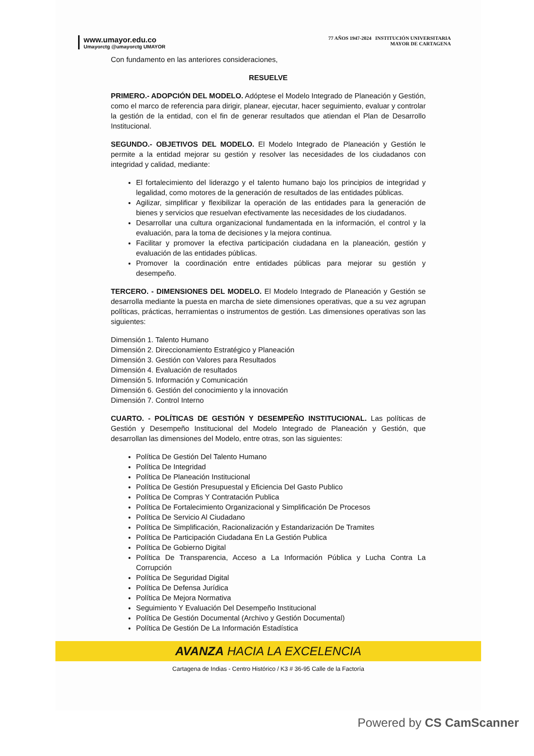www.umayor.edu.co
Umayorctg @umayorctg UMAYOR
77 AÑOS 1947-2024 INSTITUCIÓN UNIVERSITARIA
MAYOR DE CARTAGENA
Con fundamento en las anteriores consideraciones,
RESUELVE
PRIMERO.- ADOPCIÓN DEL MODELO. Adóptese el Modelo Integrado de Planeación y Gestión, como el marco de referencia para dirigir, planear, ejecutar, hacer seguimiento, evaluar y controlar la gestión de la entidad, con el fin de generar resultados que atiendan el Plan de Desarrollo Institucional.
SEGUNDO.- OBJETIVOS DEL MODELO. El Modelo Integrado de Planeación y Gestión le permite a la entidad mejorar su gestión y resolver las necesidades de los ciudadanos con integridad y calidad, mediante:
El fortalecimiento del liderazgo y el talento humano bajo los principios de integridad y legalidad, como motores de la generación de resultados de las entidades públicas.
Agilizar, simplificar y flexibilizar la operación de las entidades para la generación de bienes y servicios que resuelvan efectivamente las necesidades de los ciudadanos.
Desarrollar una cultura organizacional fundamentada en la información, el control y la evaluación, para la toma de decisiones y la mejora continua.
Facilitar y promover la efectiva participación ciudadana en la planeación, gestión y evaluación de las entidades públicas.
Promover la coordinación entre entidades públicas para mejorar su gestión y desempeño.
TERCERO. - DIMENSIONES DEL MODELO. El Modelo Integrado de Planeación y Gestión se desarrolla mediante la puesta en marcha de siete dimensiones operativas, que a su vez agrupan políticas, prácticas, herramientas o instrumentos de gestión. Las dimensiones operativas son las siguientes:
Dimensión 1. Talento Humano
Dimensión 2. Direccionamiento Estratégico y Planeación
Dimensión 3. Gestión con Valores para Resultados
Dimensión 4. Evaluación de resultados
Dimensión 5. Información y Comunicación
Dimensión 6. Gestión del conocimiento y la innovación
Dimensión 7. Control Interno
CUARTO. - POLÍTICAS DE GESTIÓN Y DESEMPEÑO INSTITUCIONAL. Las políticas de Gestión y Desempeño Institucional del Modelo Integrado de Planeación y Gestión, que desarrollan las dimensiones del Modelo, entre otras, son las siguientes:
Política De Gestión Del Talento Humano
Política De Integridad
Política De Planeación Institucional
Política De Gestión Presupuestal y Eficiencia Del Gasto Publico
Política De Compras Y Contratación Publica
Política De Fortalecimiento Organizacional y Simplificación De Procesos
Política De Servicio Al Ciudadano
Política De Simplificación, Racionalización y Estandarización De Tramites
Política De Participación Ciudadana En La Gestión Publica
Política De Gobierno Digital
Política De Transparencia, Acceso a La Información Pública y Lucha Contra La Corrupción
Política De Seguridad Digital
Política De Defensa Jurídica
Política De Mejora Normativa
Seguimiento Y Evaluación Del Desempeño Institucional
Política De Gestión Documental (Archivo y Gestión Documental)
Política De Gestión De La Información Estadística
AVANZA HACIA LA EXCELENCIA
Cartagena de Indias - Centro Histórico / K3 # 36-95 Calle de la Factoría
Powered by CS CamScanner